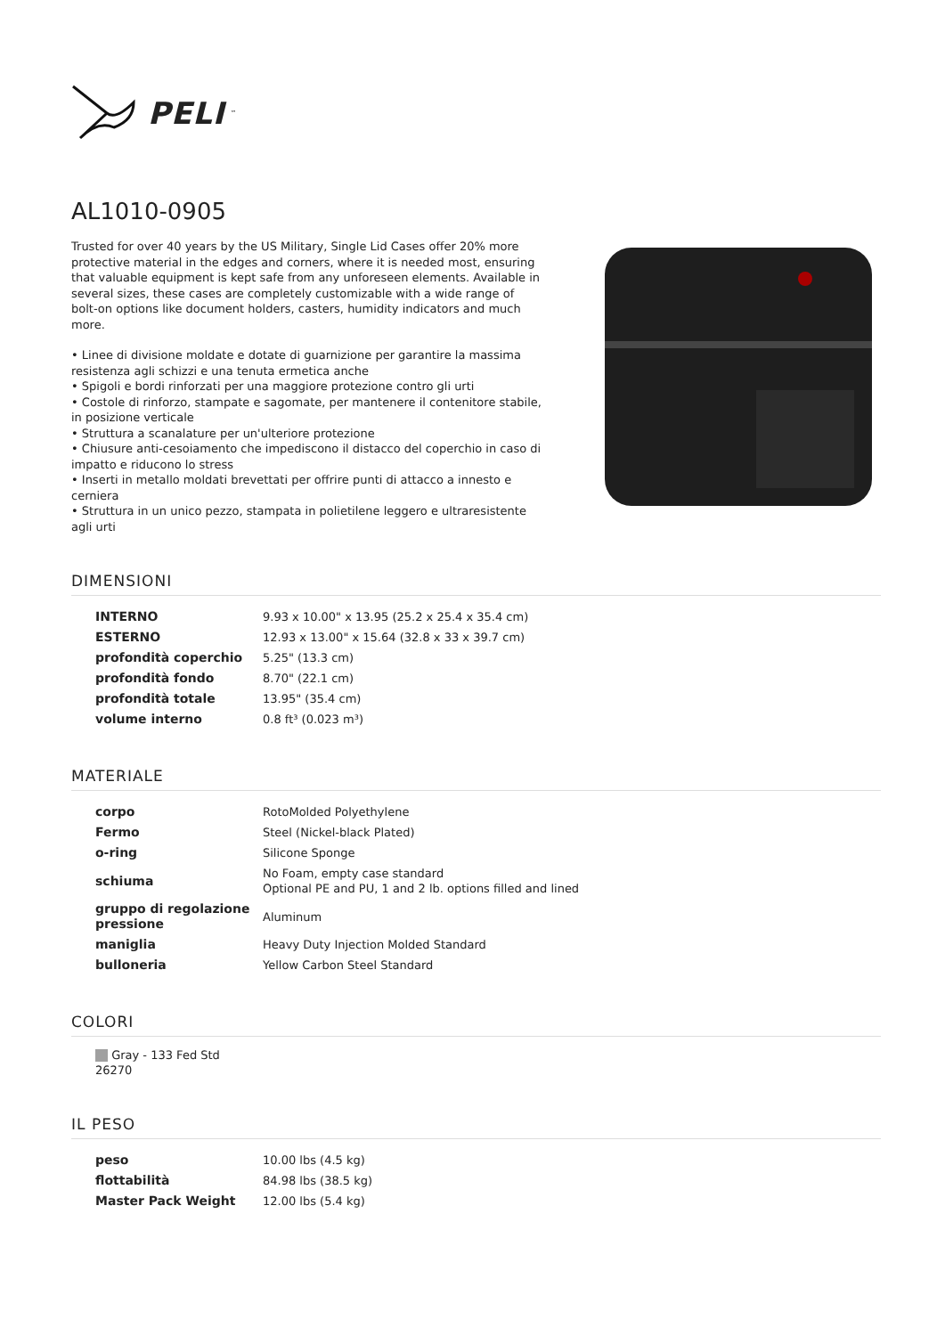PELI<sup>™</sup>
AL1010-0905
Trusted for over 40 years by the US Military, Single Lid Cases offer 20% more protective material in the edges and corners, where it is needed most, ensuring that valuable equipment is kept safe from any unforeseen elements. Available in several sizes, these cases are completely customizable with a wide range of bolt-on options like document holders, casters, humidity indicators and much more.
• Linee di divisione moldate e dotate di guarnizione per garantire la massima resistenza agli schizzi e una tenuta ermetica anche
• Spigoli e bordi rinforzati per una maggiore protezione contro gli urti
• Costole di rinforzo, stampate e sagomate, per mantenere il contenitore stabile, in posizione verticale
• Struttura a scanalature per un'ulteriore protezione
• Chiusure anti-cesoiamento che impediscono il distacco del coperchio in caso di impatto e riducono lo stress
• Inserti in metallo moldati brevettati per offrire punti di attacco a innesto e cerniera
• Struttura in un unico pezzo, stampata in polietilene leggero e ultraresistente agli urti
DIMENSIONI
| INTERNO | 9.93 x 10.00" x 13.95 (25.2 x 25.4 x 35.4 cm) |
| ESTERNO | 12.93 x 13.00" x 15.64 (32.8 x 33 x 39.7 cm) |
| profondità coperchio | 5.25" (13.3 cm) |
| profondità fondo | 8.70" (22.1 cm) |
| profondità totale | 13.95" (35.4 cm) |
| volume interno | 0.8 ft³ (0.023 m³) |
MATERIALE
| corpo | RotoMolded Polyethylene |
| Fermo | Steel (Nickel-black Plated) |
| o-ring | Silicone Sponge |
| schiuma | No Foam, empty case standard Optional PE and PU, 1 and 2 lb. options filled and lined |
| gruppo di regolazione pressione | Aluminum |
| maniglia | Heavy Duty Injection Molded Standard |
| bulloneria | Yellow Carbon Steel Standard |
COLORI
Gray - 133 Fed Std 26270
IL PESO
| peso | 10.00 lbs (4.5 kg) |
| flottabilità | 84.98 lbs (38.5 kg) |
| Master Pack Weight | 12.00 lbs (5.4 kg) |